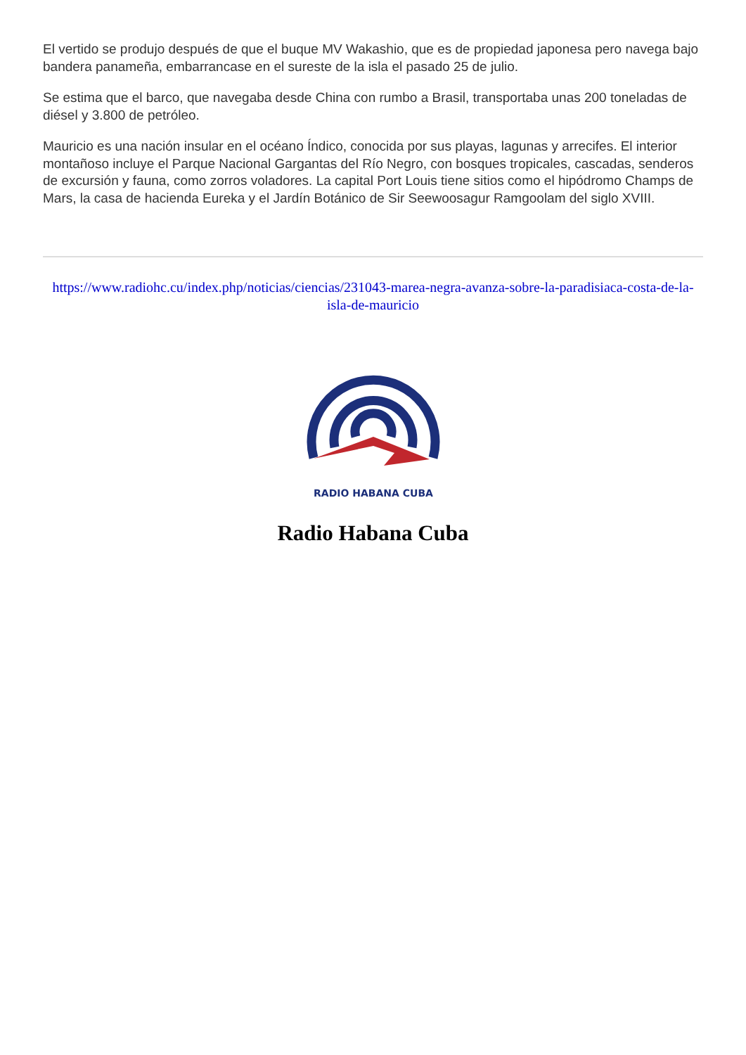El vertido se produjo después de que el buque MV Wakashio, que es de propiedad japonesa pero navega bajo bandera panameña, embarrancase en el sureste de la isla el pasado 25 de julio.
Se estima que el barco, que navegaba desde China con rumbo a Brasil, transportaba unas 200 toneladas de diésel y 3.800 de petróleo.
Mauricio es una nación insular en el océano Índico, conocida por sus playas, lagunas y arrecifes. El interior montañoso incluye el Parque Nacional Gargantas del Río Negro, con bosques tropicales, cascadas, senderos de excursión y fauna, como zorros voladores. La capital Port Louis tiene sitios como el hipódromo Champs de Mars, la casa de hacienda Eureka y el Jardín Botánico de Sir Seewoosagur Ramgoolam del siglo XVIII.
https://www.radiohc.cu/index.php/noticias/ciencias/231043-marea-negra-avanza-sobre-la-paradisiaca-costa-de-la-isla-de-mauricio
RADIO HABANA CUBA
Radio Habana Cuba